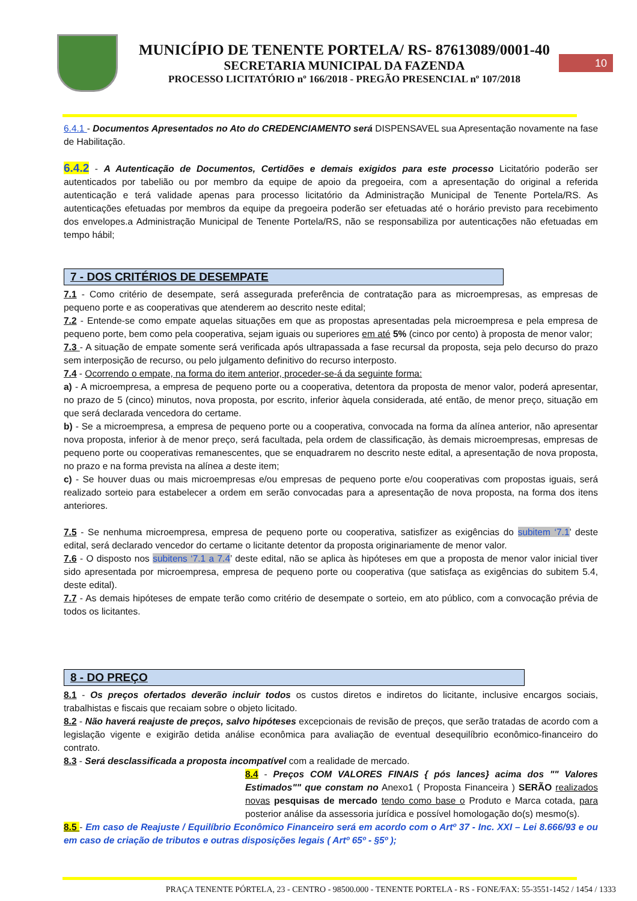MUNICÍPIO DE TENENTE PORTELA/ RS- 87613089/0001-40
SECRETARIA MUNICIPAL DA FAZENDA
PROCESSO LICITATÓRIO nº 166/2018 - PREGÃO PRESENCIAL nº 107/2018
10
6.4.1 - Documentos Apresentados no Ato do CREDENCIAMENTO será DISPENSAVEL sua Apresentação novamente na fase de Habilitação.
6.4.2 - A Autenticação de Documentos, Certidões e demais exigidos para este processo Licitatório poderão ser autenticados por tabelião ou por membro da equipe de apoio da pregoeira, com a apresentação do original a referida autenticação e terá validade apenas para processo licitatório da Administração Municipal de Tenente Portela/RS. As autenticações efetuadas por membros da equipe da pregoeira poderão ser efetuadas até o horário previsto para recebimento dos envelopes.a Administração Municipal de Tenente Portela/RS, não se responsabiliza por autenticações não efetuadas em tempo hábil;
7 - DOS CRITÉRIOS DE DESEMPATE
7.1 - Como critério de desempate, será assegurada preferência de contratação para as microempresas, as empresas de pequeno porte e as cooperativas que atenderem ao descrito neste edital;
7.2 - Entende-se como empate aquelas situações em que as propostas apresentadas pela microempresa e pela empresa de pequeno porte, bem como pela cooperativa, sejam iguais ou superiores em até 5% (cinco por cento) à proposta de menor valor;
7.3 - A situação de empate somente será verificada após ultrapassada a fase recursal da proposta, seja pelo decurso do prazo sem interposição de recurso, ou pelo julgamento definitivo do recurso interposto.
7.4 - Ocorrendo o empate, na forma do item anterior, proceder-se-á da seguinte forma:
a) - A microempresa, a empresa de pequeno porte ou a cooperativa, detentora da proposta de menor valor, poderá apresentar, no prazo de 5 (cinco) minutos, nova proposta, por escrito, inferior àquela considerada, até então, de menor preço, situação em que será declarada vencedora do certame.
b) - Se a microempresa, a empresa de pequeno porte ou a cooperativa, convocada na forma da alínea anterior, não apresentar nova proposta, inferior à de menor preço, será facultada, pela ordem de classificação, às demais microempresas, empresas de pequeno porte ou cooperativas remanescentes, que se enquadrarem no descrito neste edital, a apresentação de nova proposta, no prazo e na forma prevista na alínea a deste item;
c) - Se houver duas ou mais microempresas e/ou empresas de pequeno porte e/ou cooperativas com propostas iguais, será realizado sorteio para estabelecer a ordem em serão convocadas para a apresentação de nova proposta, na forma dos itens anteriores.
7.5 - Se nenhuma microempresa, empresa de pequeno porte ou cooperativa, satisfizer as exigências do subitem ‘7.1’ deste edital, será declarado vencedor do certame o licitante detentor da proposta originariamente de menor valor.
7.6 - O disposto nos subitens ‘7.1 a 7.4’ deste edital, não se aplica às hipóteses em que a proposta de menor valor inicial tiver sido apresentada por microempresa, empresa de pequeno porte ou cooperativa (que satisfaça as exigências do subitem 5.4, deste edital).
7.7 - As demais hipóteses de empate terão como critério de desempate o sorteio, em ato público, com a convocação prévia de todos os licitantes.
8 - DO PREÇO
8.1 - Os preços ofertados deverão incluir todos os custos diretos e indiretos do licitante, inclusive encargos sociais, trabalhistas e fiscais que recaiam sobre o objeto licitado.
8.2 - Não haverá reajuste de preços, salvo hipóteses excepcionais de revisão de preços, que serão tratadas de acordo com a legislação vigente e exigirão detida análise econômica para avaliação de eventual desequilíbrio econômico-financeiro do contrato.
8.3 - Será desclassificada a proposta incompatível com a realidade de mercado.
8.4 - Preços COM VALORES FINAIS { pós lances} acima dos "" Valores Estimados"" que constam no Anexo1 ( Proposta Financeira ) SERÃO realizados novas pesquisas de mercado tendo como base o Produto e Marca cotada, para posterior análise da assessoria jurídica e possível homologação do(s) mesmo(s).
8.5 - Em caso de Reajuste / Equilíbrio Econômico Financeiro será em acordo com o Artº 37 - Inc. XXI – Lei 8.666/93 e ou em caso de criação de tributos e outras disposições legais ( Artº 65º - §5º );
PRAÇA TENENTE PÓRTELA, 23 - CENTRO - 98500.000 - TENENTE PORTELA - RS - FONE/FAX: 55-3551-1452 / 1454 / 1333